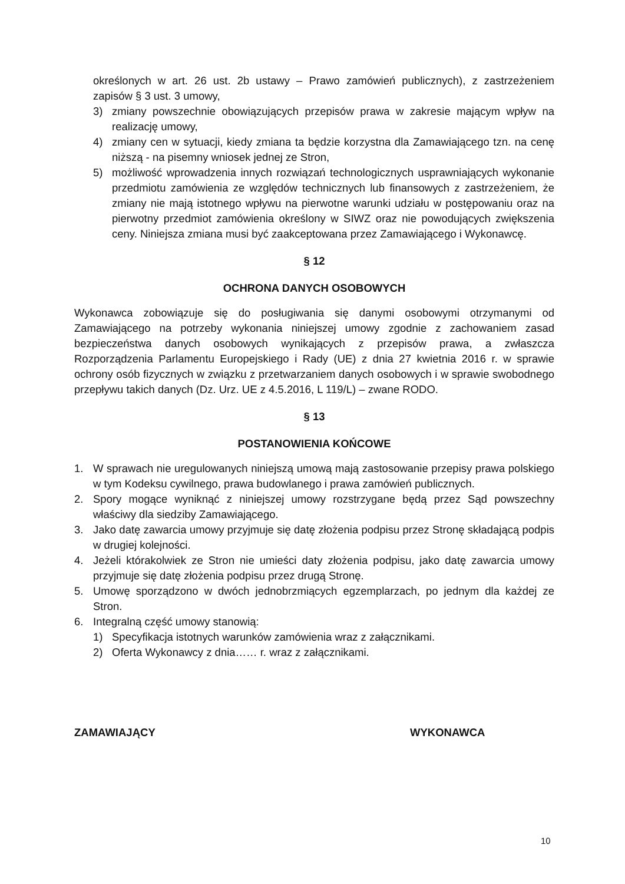określonych w art. 26 ust. 2b ustawy – Prawo zamówień publicznych), z zastrzeżeniem zapisów § 3 ust. 3 umowy,
3) zmiany powszechnie obowiązujących przepisów prawa w zakresie mającym wpływ na realizację umowy,
4) zmiany cen w sytuacji, kiedy zmiana ta będzie korzystna dla Zamawiającego tzn. na cenę niższą - na pisemny wniosek jednej ze Stron,
5) możliwość wprowadzenia innych rozwiązań technologicznych usprawniających wykonanie przedmiotu zamówienia ze względów technicznych lub finansowych z zastrzeżeniem, że zmiany nie mają istotnego wpływu na pierwotne warunki udziału w postępowaniu oraz na pierwotny przedmiot zamówienia określony w SIWZ oraz nie powodujących zwiększenia ceny. Niniejsza zmiana musi być zaakceptowana przez Zamawiającego i Wykonawcę.
§ 12
OCHRONA DANYCH OSOBOWYCH
Wykonawca zobowiązuje się do posługiwania się danymi osobowymi otrzymanymi od Zamawiającego na potrzeby wykonania niniejszej umowy zgodnie z zachowaniem zasad bezpieczeństwa danych osobowych wynikających z przepisów prawa, a zwłaszcza Rozporządzenia Parlamentu Europejskiego i Rady (UE) z dnia 27 kwietnia 2016 r. w sprawie ochrony osób fizycznych w związku z przetwarzaniem danych osobowych i w sprawie swobodnego przepływu takich danych (Dz. Urz. UE z 4.5.2016, L 119/L) – zwane RODO.
§ 13
POSTANOWIENIA KOŃCOWE
1. W sprawach nie uregulowanych niniejszą umową mają zastosowanie przepisy prawa polskiego w tym Kodeksu cywilnego, prawa budowlanego i prawa zamówień publicznych.
2. Spory mogące wyniknąć z niniejszej umowy rozstrzygane będą przez Sąd powszechny właściwy dla siedziby Zamawiającego.
3. Jako datę zawarcia umowy przyjmuje się datę złożenia podpisu przez Stronę składającą podpis w drugiej kolejności.
4. Jeżeli którakolwiek ze Stron nie umieści daty złożenia podpisu, jako datę zawarcia umowy przyjmuje się datę złożenia podpisu przez drugą Stronę.
5. Umowę sporządzono w dwóch jednobrzmiących egzemplarzach, po jednym dla każdej ze Stron.
6. Integralną część umowy stanowią:
1) Specyfikacja istotnych warunków zamówienia wraz z załącznikami.
2) Oferta Wykonawcy z dnia…… r. wraz z załącznikami.
ZAMAWIAJĄCY WYKONAWCA
10